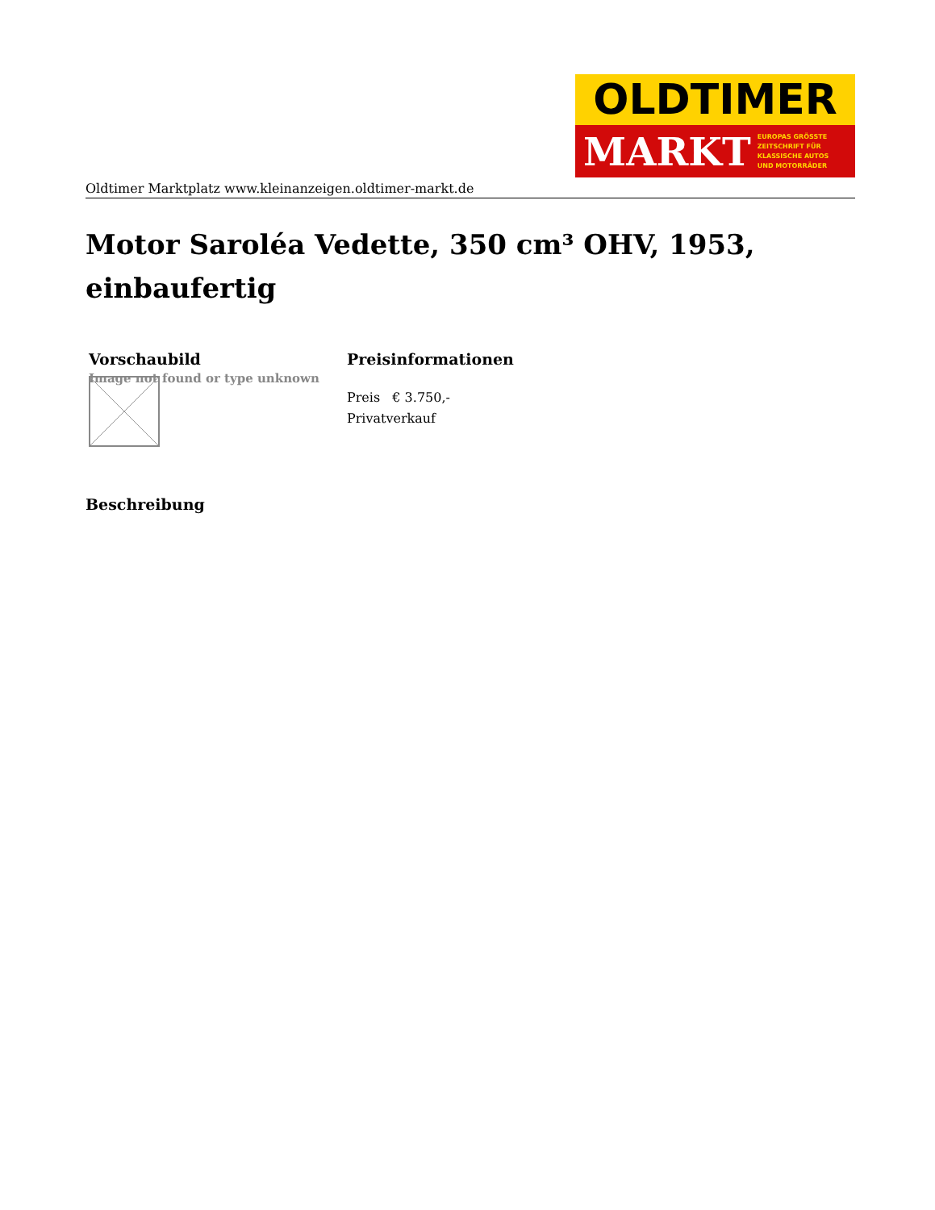OLDTIMER
MARKT EUROPAS GRÖSSTE
ZEITSCHRIFT FÜR
KLASSISCHE AUTOS
UND MOTORRÄDER
Oldtimer Marktplatz www.kleinanzeigen.oldtimer-markt.de
Motor Saroléa Vedette, 350 cm³ OHV, 1953, einbaufertig
| Vorschaubild | Preisinformationen |
| --- | --- |
| Image not found or type unknown | Preis € 3.750,- Privatverkauf |
Beschreibung